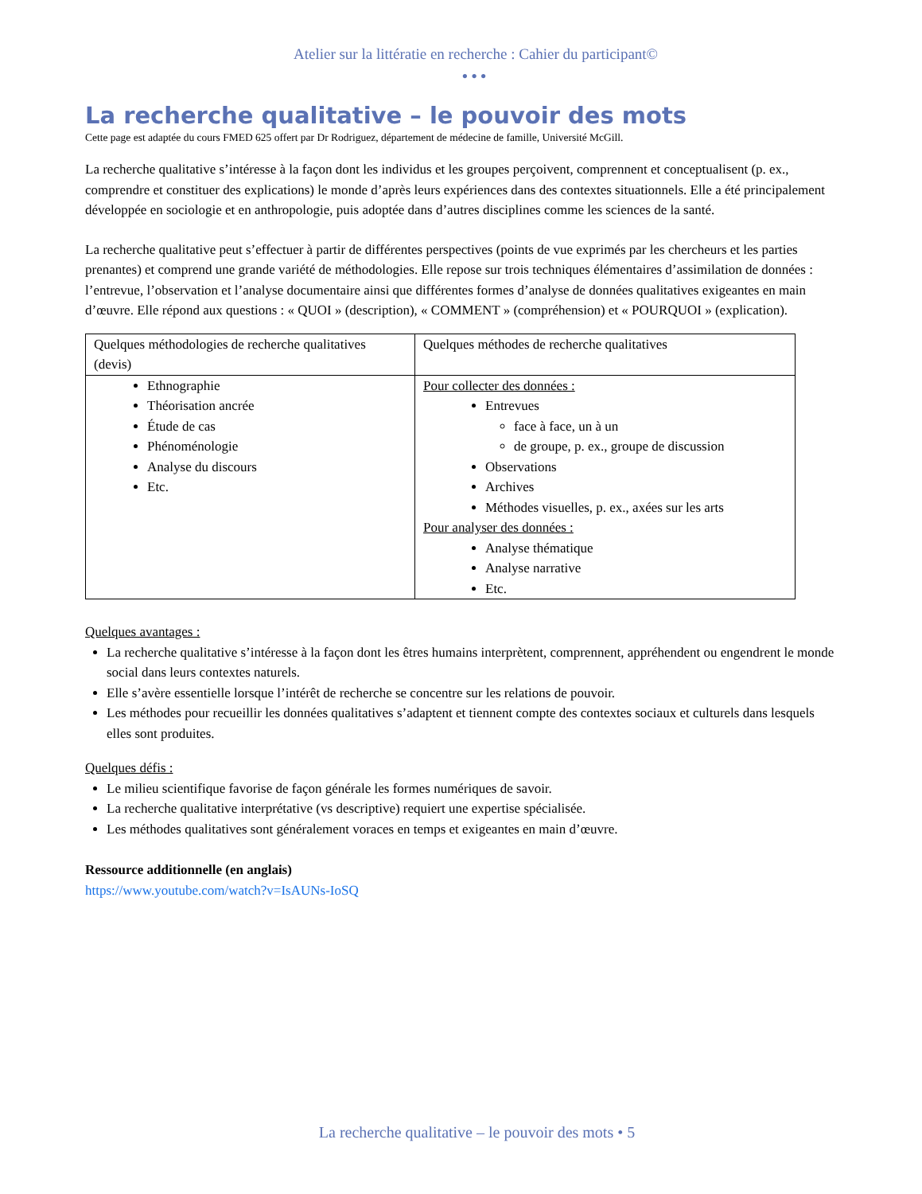Atelier sur la littératie en recherche : Cahier du participant©
•••
La recherche qualitative – le pouvoir des mots
Cette page est adaptée du cours FMED 625 offert par Dr Rodriguez, département de médecine de famille, Université McGill.
La recherche qualitative s’intéresse à la façon dont les individus et les groupes perçoivent, comprennent et conceptualisent (p. ex., comprendre et constituer des explications) le monde d’après leurs expériences dans des contextes situationnels. Elle a été principalement développée en sociologie et en anthropologie, puis adoptée dans d’autres disciplines comme les sciences de la santé.
La recherche qualitative peut s’effectuer à partir de différentes perspectives (points de vue exprimés par les chercheurs et les parties prenantes) et comprend une grande variété de méthodologies. Elle repose sur trois techniques élémentaires d’assimilation de données : l’entrevue, l’observation et l’analyse documentaire ainsi que différentes formes d’analyse de données qualitatives exigeantes en main d’œuvre. Elle répond aux questions : « QUOI » (description), « COMMENT » (compréhension) et « POURQUOI » (explication).
| Quelques méthodologies de recherche qualitatives (devis) | Quelques méthodes de recherche qualitatives |
| --- | --- |
| Ethnographie Théorisation ancrée Étude de cas Phénoménologie Analyse du discours Etc. | Pour collecter des données : Entrevues face à face, un à un de groupe, p. ex., groupe de discussion Observations Archives Méthodes visuelles, p. ex., axées sur les arts Pour analyser des données : Analyse thématique Analyse narrative Etc. |
Quelques avantages :
La recherche qualitative s’intéresse à la façon dont les êtres humains interprètent, comprennent, appréhendent ou engendrent le monde social dans leurs contextes naturels.
Elle s’avère essentielle lorsque l’intérêt de recherche se concentre sur les relations de pouvoir.
Les méthodes pour recueillir les données qualitatives s’adaptent et tiennent compte des contextes sociaux et culturels dans lesquels elles sont produites.
Quelques défis :
Le milieu scientifique favorise de façon générale les formes numériques de savoir.
La recherche qualitative interprétative (vs descriptive) requiert une expertise spécialisée.
Les méthodes qualitatives sont généralement voraces en temps et exigeantes en main d’œuvre.
Ressource additionnelle (en anglais)
https://www.youtube.com/watch?v=IsAUNs-IoSQ
La recherche qualitative – le pouvoir des mots • 5